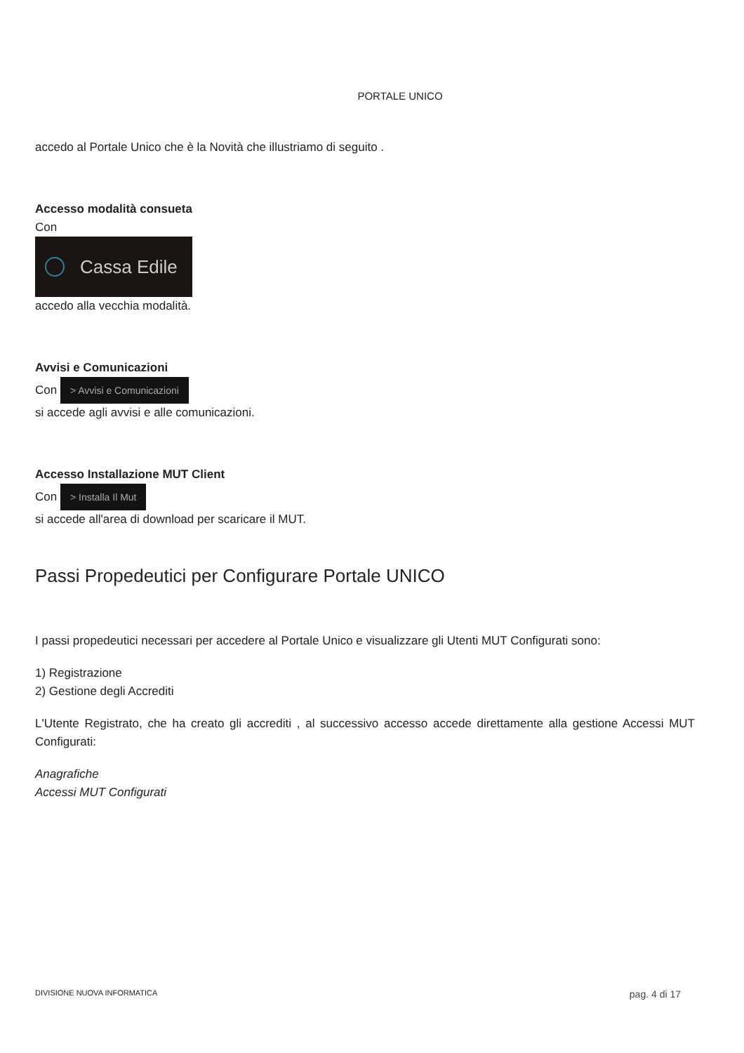PORTALE UNICO
accedo al Portale Unico che è la Novità che illustriamo di seguito .
Accesso modalità consueta
Con
Cassa Edile
accedo alla vecchia modalità.
Avvisi e Comunicazioni
Con > Avvisi e Comunicazioni
si accede agli avvisi e alle comunicazioni.
Accesso Installazione MUT Client
Con > Installa Il Mut
si accede all'area di download per scaricare il MUT.
Passi Propedeutici per Configurare Portale UNICO
I passi propedeutici necessari per accedere al Portale Unico e visualizzare gli Utenti MUT Configurati sono:
1) Registrazione
2) Gestione degli Accrediti
L'Utente Registrato, che ha creato gli accrediti , al successivo accesso accede direttamente alla gestione Accessi MUT Configurati:
Anagrafiche
Accessi MUT Configurati
DIVISIONE NUOVA INFORMATICA pag. 4 di 17